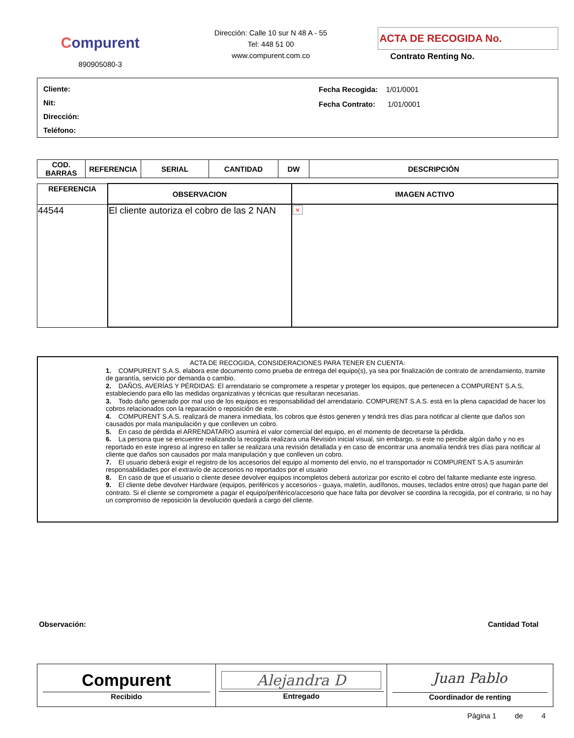Compurent
890905080-3
Dirección: Calle 10 sur N 48 A - 55
Tel: 448 51 00
www.compurent.com.co
ACTA DE RECOGIDA No.
Contrato Renting No.
Cliente:
Nit:
Dirección:
Teléfono:
Fecha Recogida: 1/01/0001
Fecha Contrato: 1/01/0001
| COD. BARRAS | REFERENCIA | SERIAL | CANTIDAD | DW | DESCRIPCIÓN |
| --- | --- | --- | --- | --- | --- |
| REFERENCIA | OBSERVACION | IMAGEN ACTIVO |
| --- | --- | --- |
| 44544 | El cliente autoriza el cobro de las 2 NAN | × |
ACTA DE RECOGIDA, CONSIDERACIONES PARA TENER EN CUENTA:
1. COMPURENT S.A.S. elabora este documento como prueba de entrega del equipo(s), ya sea por finalización de contrato de arrendamiento, tramite de garantía, servicio por demanda o cambio.
2. DAÑOS, AVERÍAS Y PÉRDIDAS: El arrendatario se compromete a respetar y proteger los equipos, que pertenecen a COMPURENT S.A.S, estableciendo para ello las medidas organizativas y técnicas que resultaran necesarias.
3. Todo daño generado por mal uso de los equipos es responsabilidad del arrendatario. COMPURENT S.A.S. está en la plena capacidad de hacer los cobros relacionados con la reparación o reposición de este.
4. COMPURENT S.A.S. realizará de manera inmediata, los cobros que éstos generen y tendrá tres días para notificar al cliente que daños son causados por mala manipulación y que conlleven un cobro.
5. En caso de pérdida el ARRENDATARIO asumirá el valor comercial del equipo, en el momento de decretarse la pérdida.
6. La persona que se encuentre realizando la recogida realizara una Revisión inicial visual, sin embargo, si este no percibe algún daño y no es reportado en este ingreso al ingreso en taller se realizara una revisión detallada y en caso de encontrar una anomalía tendrá tres días para notificar al cliente que daños son causados por mala manipulación y que conlleven un cobro.
7. El usuario deberá exigir el registro de los accesorios del equipo al momento del envío, no el transportador ni COMPURENT S.A.S asumirán responsabilidades por el extravío de accesorios no reportados por el usuario
8. En caso de que el usuario o cliente desee devolver equipos incompletos deberá autorizar por escrito el cobro del faltante mediante este ingreso.
9. El cliente debe devolver Hardware (equipos, periféricos y accesorios - guaya, maletín, audífonos, mouses, teclados entre otros) que hagan parte del contrato. Si el cliente se compromete a pagar el equipo/periférico/accesorio que hace falta por devolver se coordina la recogida, por el contrario, si no hay un compromiso de reposición la devolución quedará a cargo del cliente.
Observación: Cantidad Total
| Compurent Recibido | Alejandra D Entregado | Juan Pablo Coordinador de renting |
Página 1 de 4